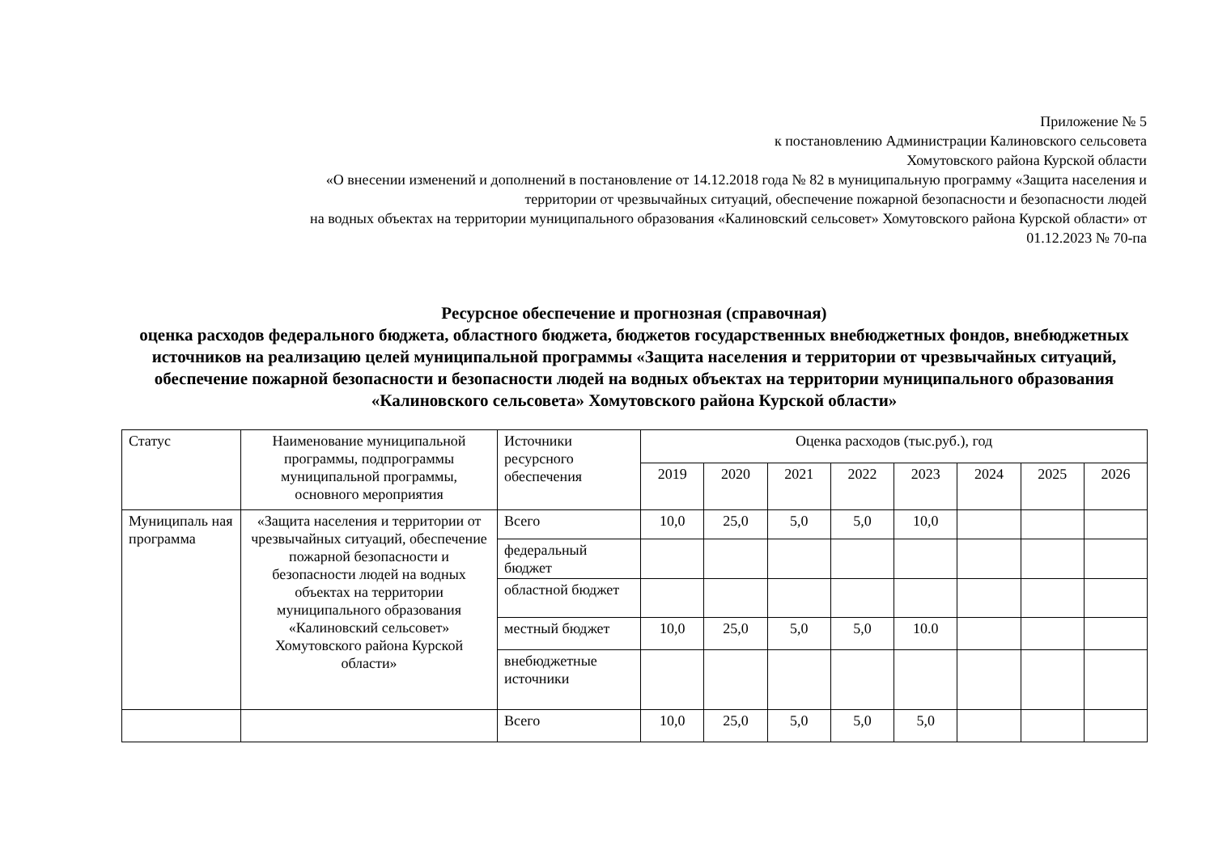Приложение № 5
к постановлению Администрации Калиновского сельсовета
Хомутовского района Курской области
«О внесении изменений и дополнений в постановление от 14.12.2018 года № 82 в муниципальную программу «Защита населения и
территории от чрезвычайных ситуаций, обеспечение пожарной безопасности и безопасности людей
на водных объектах на территории муниципального образования «Калиновский сельсовет» Хомутовского района Курской области» от
01.12.2023 № 70-па
Ресурсное обеспечение и прогнозная (справочная)
оценка расходов федерального бюджета, областного бюджета, бюджетов государственных внебюджетных фондов, внебюджетных источников на реализацию целей муниципальной программы «Защита населения и территории от чрезвычайных ситуаций, обеспечение пожарной безопасности и безопасности людей на водных объектах на территории муниципального образования «Калиновского сельсовета» Хомутовского района Курской области»
| Статус | Наименование муниципальной программы, подпрограммы муниципальной программы, основного мероприятия | Источники ресурсного обеспечения | Оценка расходов (тыс.руб.), год | | | | | | | |
| --- | --- | --- | --- | --- | --- | --- | --- | --- | --- | --- |
| | | | 2019 | 2020 | 2021 | 2022 | 2023 | 2024 | 2025 | 2026 |
| Муниципаль ная программа | «Защита населения и территории от чрезвычайных ситуаций, обеспечение пожарной безопасности и безопасности людей на водных объектах на территории муниципального образования «Калиновский сельсовет» Хомутовского района Курской области» | Всего | 10,0 | 25,0 | 5,0 | 5,0 | 10,0 | | | |
| | | федеральный бюджет | | | | | | | | |
| | | областной бюджет | | | | | | | | |
| | | местный бюджет | 10,0 | 25,0 | 5,0 | 5,0 | 10.0 | | | |
| | | внебюджетные источники | | | | | | | | |
| | | Всего | 10,0 | 25,0 | 5,0 | 5,0 | 5,0 | | | |